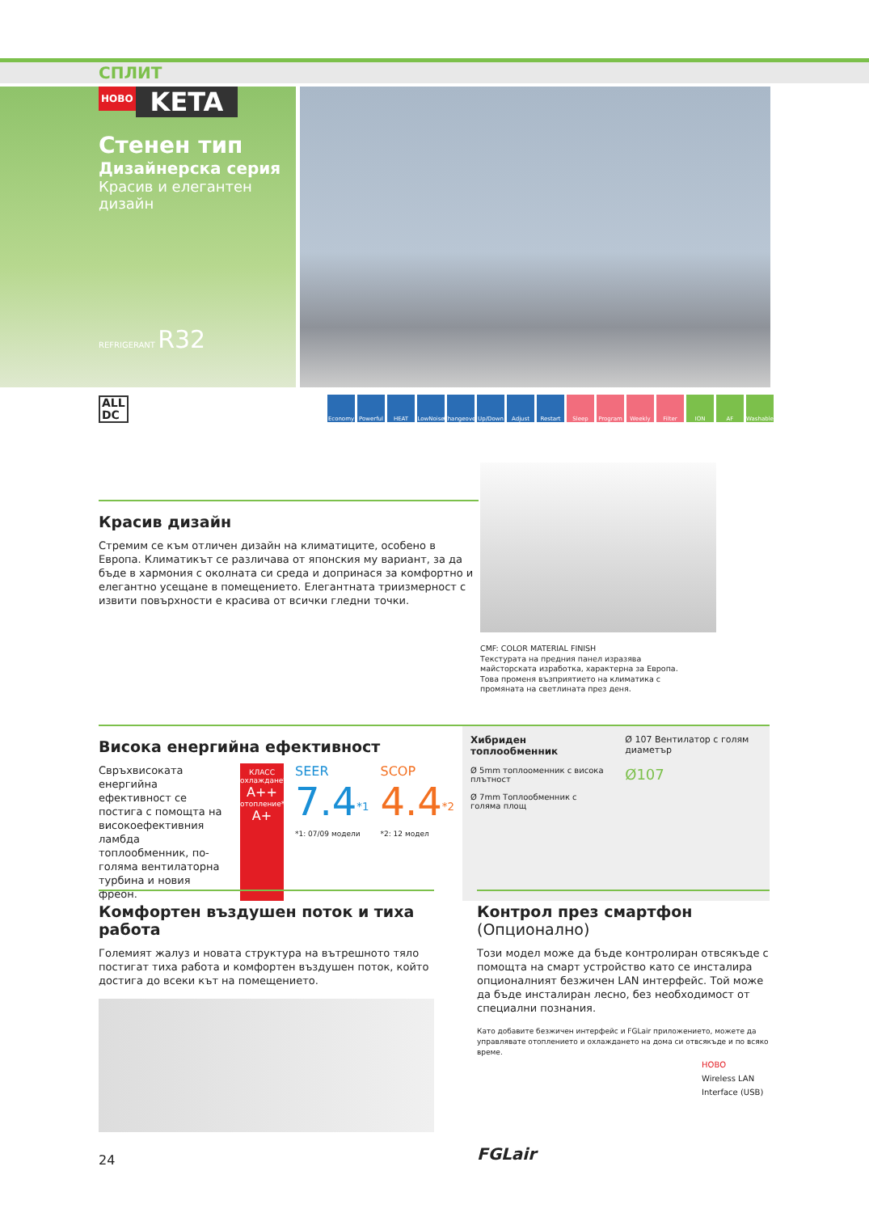СПЛИТ
НОВО KETA
Стенен тип
Дизайнерска серия
Красив и елегантен дизайн
REFRIGERANT R32
ALL
DC
Economy Powerful HEAT LowNoise Changeover Up/Down Adjust Restart Sleep Program Weekly Filter ION AF Washable
Красив дизайн
Стремим се към отличен дизайн на климатиците, особено в Европа. Климатикът се различава от японския му вариант, за да бъде в хармония с околната си среда и допринася за комфортно и елегантно усещане в помещението. Елегантната триизмерност с извити повърхности е красива от всички гледни точки.
CMF: COLOR MATERIAL FINISH
Текстурата на предния панел изразява майсторската изработка, характерна за Европа. Това променя възприятието на климатика с промяната на светлината през деня.
Висока енергийна ефективност
Свръхвисоката енергийна ефективност се постига с помощта на високоефективния ламбда топлообменник, по-голяма вентилаторна турбина и новия фреон.
КЛАСС
охлаждане*1
A++
отопление*2
A+
SEER
7.4<sup>*1</sup>
*1: 07/09 модели
SCOP
4.4<sup>*2</sup>
*2: 12 модел
Хибриден топлообменник
Ø 5mm топлооменник с висока плътност
Ø 7mm Топлообменник с голяма площ
Ø 107 Вентилатор с голям диаметър
Ø107
Комфортен въздушен поток и тиха работа
Големият жалуз и новата структура на вътрешното тяло постигат тиха работа и комфортен въздушен поток, който достига до всеки кът на помещението.
Контрол през смартфон (Опционално)
Този модел може да бъде контролиран отвсякъде с помощта на смарт устройство като се инсталира опционалният безжичен LAN интерфейс. Той може да бъде инсталиран лесно, без необходимост от специални познания.
Като добавите безжичен интерфейс и FGLair приложението, можете да управлявате отоплението и охлаждането на дома си отвсякъде и по всяко време.
НОВО
Wireless LAN Interface (USB)
FGLair
24